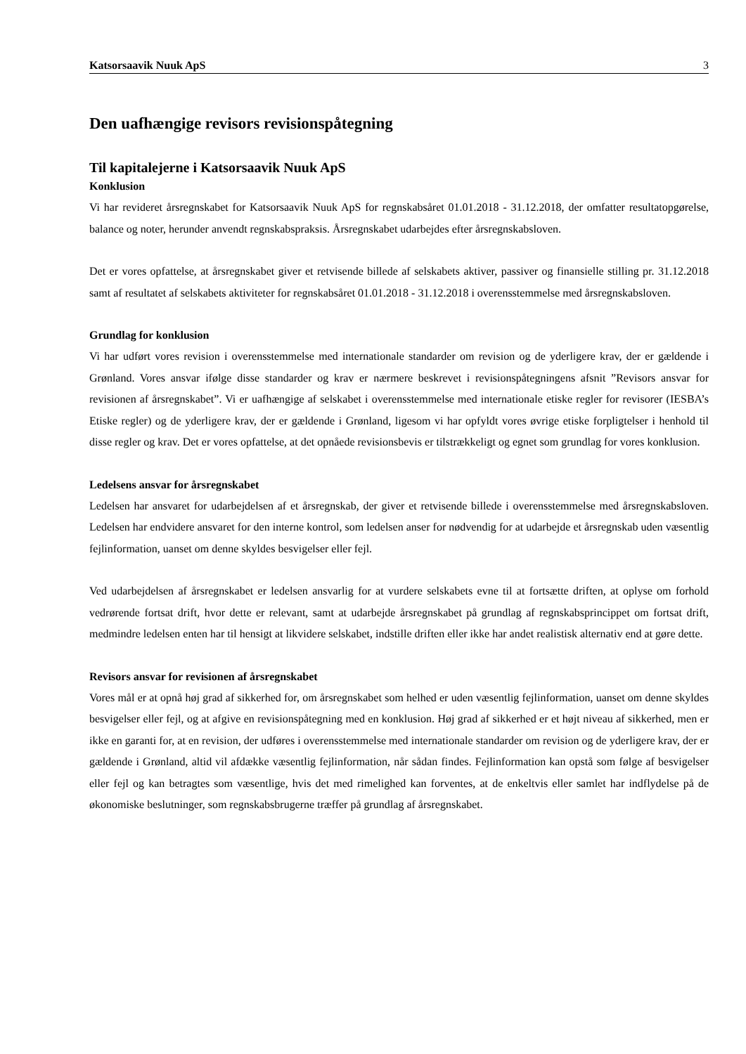Katsorsaavik Nuuk ApS 3
Den uafhængige revisors revisionspåtegning
Til kapitalejerne i Katsorsaavik Nuuk ApS
Konklusion
Vi har revideret årsregnskabet for Katsorsaavik Nuuk ApS for regnskabsåret 01.01.2018 - 31.12.2018, der omfatter resultatopgørelse, balance og noter, herunder anvendt regnskabspraksis. Årsregnskabet udarbejdes efter årsregnskabsloven.
Det er vores opfattelse, at årsregnskabet giver et retvisende billede af selskabets aktiver, passiver og finansielle stilling pr. 31.12.2018 samt af resultatet af selskabets aktiviteter for regnskabsåret 01.01.2018 - 31.12.2018 i overensstemmelse med årsregnskabsloven.
Grundlag for konklusion
Vi har udført vores revision i overensstemmelse med internationale standarder om revision og de yderligere krav, der er gældende i Grønland. Vores ansvar ifølge disse standarder og krav er nærmere beskrevet i revisionspåtegningens afsnit ”Revisors ansvar for revisionen af årsregnskabet”. Vi er uafhængige af selskabet i overensstemmelse med internationale etiske regler for revisorer (IESBA’s Etiske regler) og de yderligere krav, der er gældende i Grønland, ligesom vi har opfyldt vores øvrige etiske forpligtelser i henhold til disse regler og krav. Det er vores opfattelse, at det opnåede revisionsbevis er tilstrækkeligt og egnet som grundlag for vores konklusion.
Ledelsens ansvar for årsregnskabet
Ledelsen har ansvaret for udarbejdelsen af et årsregnskab, der giver et retvisende billede i overensstemmelse med årsregnskabsloven. Ledelsen har endvidere ansvaret for den interne kontrol, som ledelsen anser for nødvendig for at udarbejde et årsregnskab uden væsentlig fejlinformation, uanset om denne skyldes besvigelser eller fejl.
Ved udarbejdelsen af årsregnskabet er ledelsen ansvarlig for at vurdere selskabets evne til at fortsætte driften, at oplyse om forhold vedrørende fortsat drift, hvor dette er relevant, samt at udarbejde årsregnskabet på grundlag af regnskabsprincippet om fortsat drift, medmindre ledelsen enten har til hensigt at likvidere selskabet, indstille driften eller ikke har andet realistisk alternativ end at gøre dette.
Revisors ansvar for revisionen af årsregnskabet
Vores mål er at opnå høj grad af sikkerhed for, om årsregnskabet som helhed er uden væsentlig fejlinformation, uanset om denne skyldes besvigelser eller fejl, og at afgive en revisionspåtegning med en konklusion. Høj grad af sikkerhed er et højt niveau af sikkerhed, men er ikke en garanti for, at en revision, der udføres i overensstemmelse med internationale standarder om revision og de yderligere krav, der er gældende i Grønland, altid vil afdække væsentlig fejlinformation, når sådan findes. Fejlinformation kan opstå som følge af besvigelser eller fejl og kan betragtes som væsentlige, hvis det med rimelighed kan forventes, at de enkeltvis eller samlet har indflydelse på de økonomiske beslutninger, som regnskabsbrugerne træffer på grundlag af årsregnskabet.